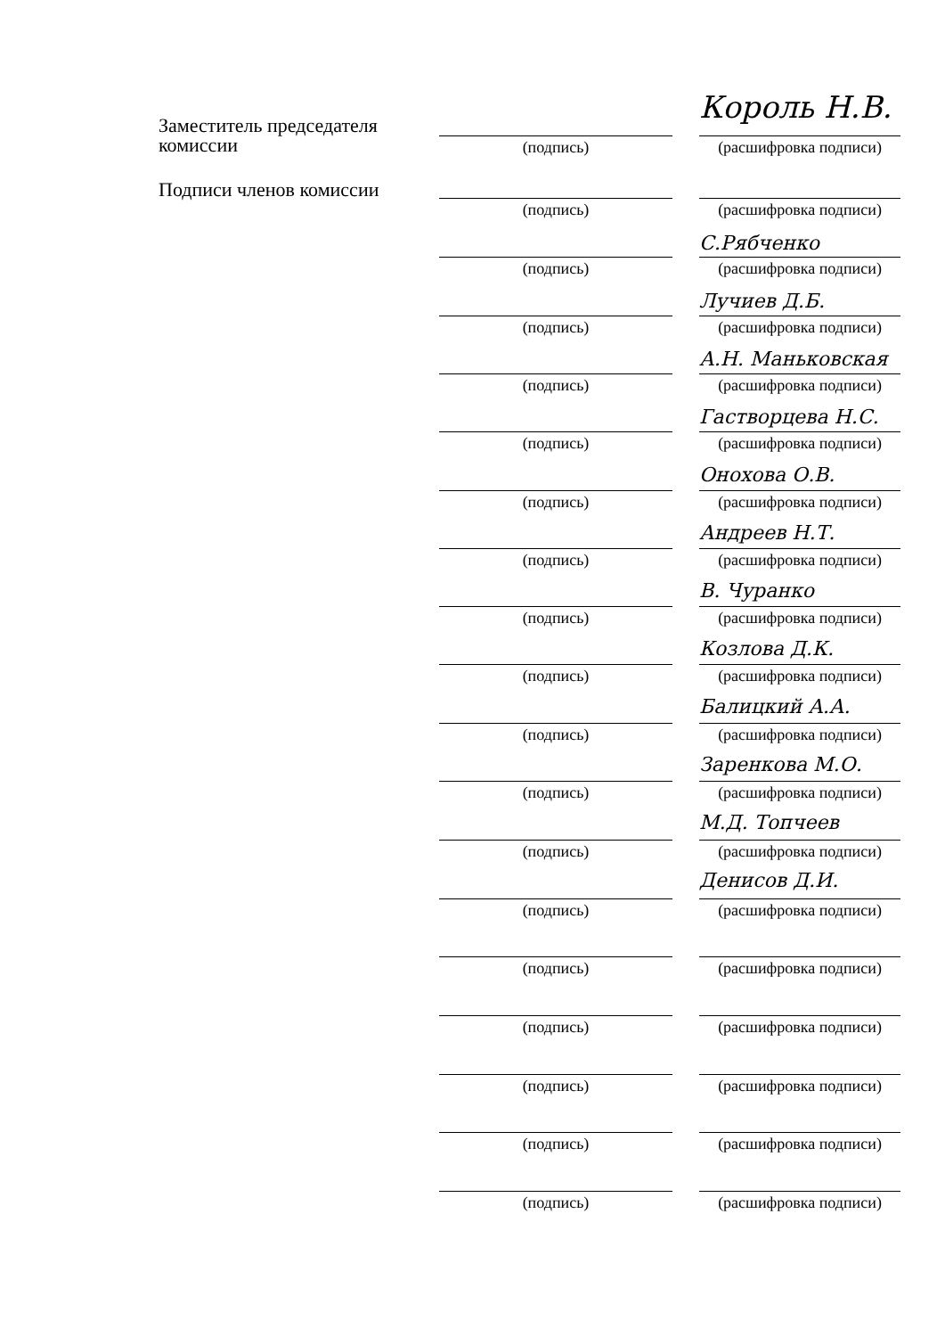Король Н.В.
Заместитель председателя
комиссии
(подпись) (расшифровка подписи)
Подписи членов комиссии
(подпись) (расшифровка подписи)
С.Рябченко
(подпись) (расшифровка подписи)
Лучиев Д.Б.
(подпись) (расшифровка подписи)
А.Н. Маньковская
(подпись) (расшифровка подписи)
Гастворцева Н.С.
(подпись) (расшифровка подписи)
Онохова О.В.
(подпись) (расшифровка подписи)
Андреев Н.Т.
(подпись) (расшифровка подписи)
В. Чуранко
(подпись) (расшифровка подписи)
Козлова Д.К.
(подпись) (расшифровка подписи)
Балицкий А.А.
(подпись) (расшифровка подписи)
Заренкова М.О.
(подпись) (расшифровка подписи)
М.Д. Топчеев
(подпись) (расшифровка подписи)
Денисов Д.И.
(подпись) (расшифровка подписи)
(подпись) (расшифровка подписи)
(подпись) (расшифровка подписи)
(подпись) (расшифровка подписи)
(подпись) (расшифровка подписи)
(подпись) (расшифровка подписи)